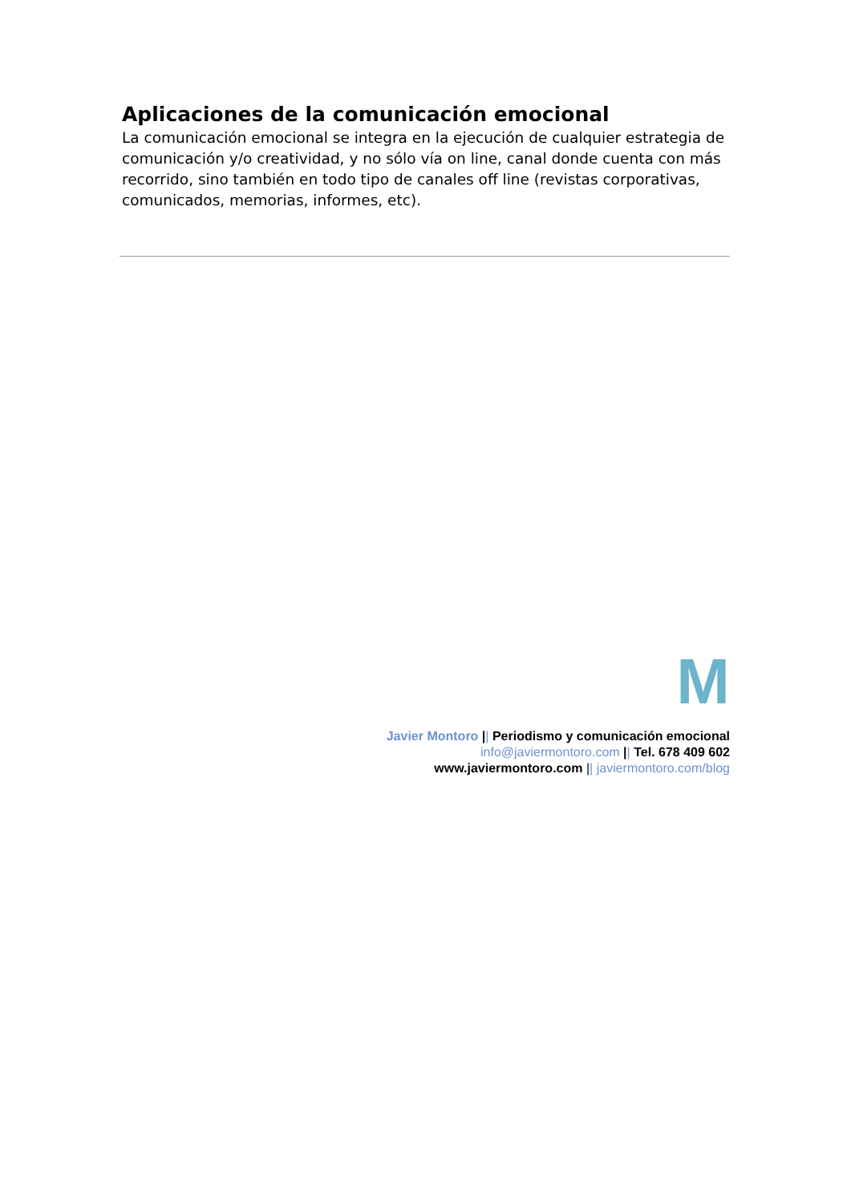Aplicaciones de la comunicación emocional
La comunicación emocional se integra en la ejecución de cualquier estrategia de comunicación y/o creatividad, y no sólo vía on line, canal donde cuenta con más recorrido, sino también en todo tipo de canales off line (revistas corporativas, comunicados, memorias, informes, etc).
M
Javier Montoro || Periodismo y comunicación emocional
info@javiermontoro.com || Tel. 678 409 602
www.javiermontoro.com || javiermontoro.com/blog